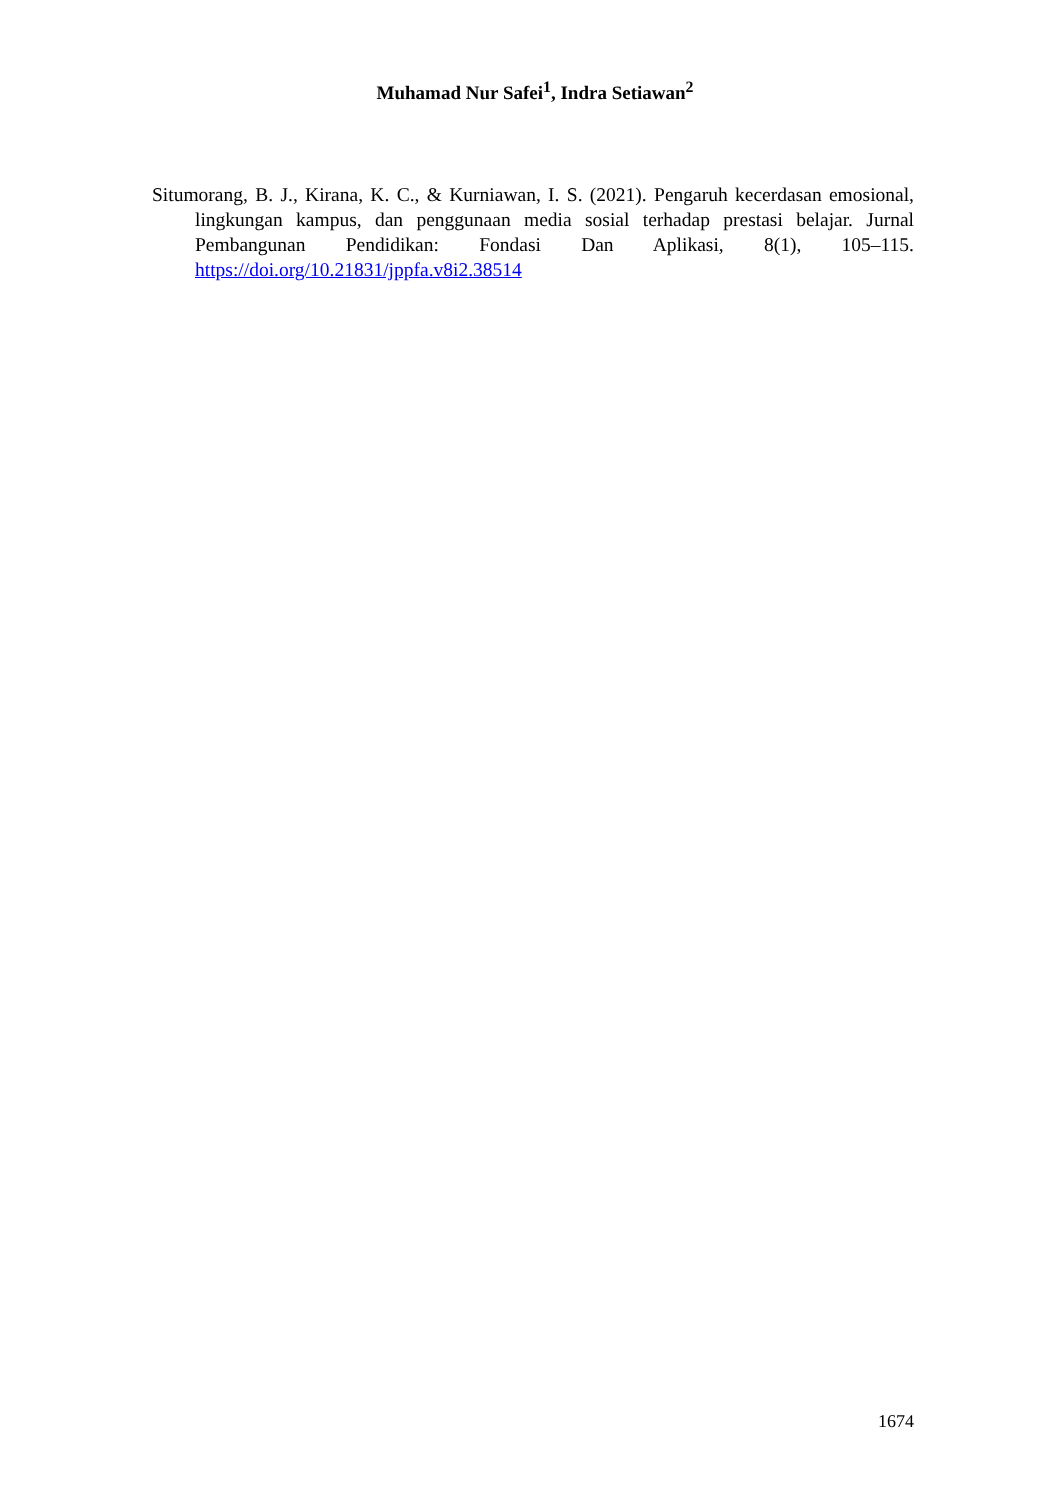Muhamad Nur Safei<sup>1</sup>, Indra Setiawan<sup>2</sup>
Situmorang, B. J., Kirana, K. C., & Kurniawan, I. S. (2021). Pengaruh kecerdasan emosional, lingkungan kampus, dan penggunaan media sosial terhadap prestasi belajar. Jurnal Pembangunan Pendidikan: Fondasi Dan Aplikasi, 8(1), 105–115. https://doi.org/10.21831/jppfa.v8i2.38514
1674